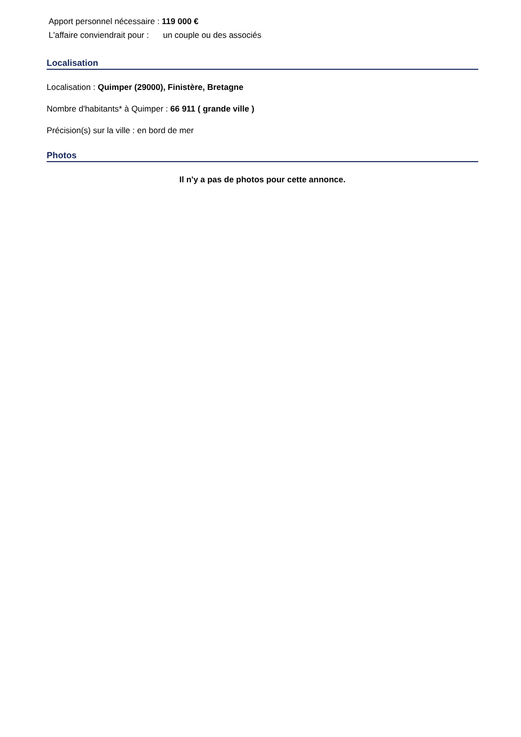Apport personnel nécessaire : 119 000 €
L'affaire conviendrait pour : un couple ou des associés
Localisation
Localisation : Quimper (29000), Finistère, Bretagne
Nombre d'habitants* à Quimper : 66 911 ( grande ville )
Précision(s) sur la ville : en bord de mer
Photos
Il n'y a pas de photos pour cette annonce.